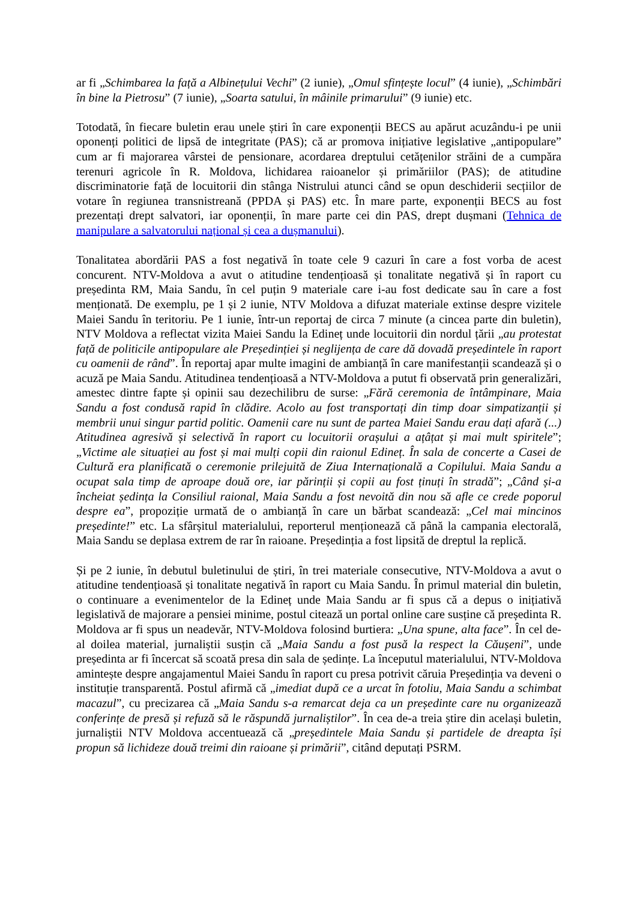ar fi „Schimbarea la față a Albinețului Vechi” (2 iunie), „Omul sfințește locul” (4 iunie), „Schimbări în bine la Pietrosu” (7 iunie), „Soarta satului, în mâinile primarului” (9 iunie) etc.
Totodată, în fiecare buletin erau unele știri în care exponenții BECS au apărut acuzându-i pe unii oponenți politici de lipsă de integritate (PAS); că ar promova inițiative legislative „antipopulare” cum ar fi majorarea vârstei de pensionare, acordarea dreptului cetățenilor străini de a cumpăra terenuri agricole în R. Moldova, lichidarea raioanelor și primăriilor (PAS); de atitudine discriminatorie față de locuitorii din stânga Nistrului atunci când se opun deschiderii secțiilor de votare în regiunea transnistreană (PPDA și PAS) etc. În mare parte, exponenții BECS au fost prezentați drept salvatori, iar oponenții, în mare parte cei din PAS, drept dușmani (Tehnica de manipulare a salvatorului național și cea a dușmanului).
Tonalitatea abordării PAS a fost negativă în toate cele 9 cazuri în care a fost vorba de acest concurent. NTV-Moldova a avut o atitudine tendențioasă și tonalitate negativă și în raport cu președinta RM, Maia Sandu, în cel puțin 9 materiale care i-au fost dedicate sau în care a fost menționată. De exemplu, pe 1 și 2 iunie, NTV Moldova a difuzat materiale extinse despre vizitele Maiei Sandu în teritoriu. Pe 1 iunie, într-un reportaj de circa 7 minute (a cincea parte din buletin), NTV Moldova a reflectat vizita Maiei Sandu la Edineț unde locuitorii din nordul țării „au protestat față de politicile antipopulare ale Președinției și neglijența de care dă dovadă președintele în raport cu oamenii de rând”. În reportaj apar multe imagini de ambianță în care manifestanții scandează și o acuză pe Maia Sandu. Atitudinea tendențioasă a NTV-Moldova a putut fi observată prin generalizări, amestec dintre fapte și opinii sau dezechilibru de surse: „Fără ceremonia de întâmpinare, Maia Sandu a fost condusă rapid în clădire. Acolo au fost transportați din timp doar simpatizanții și membrii unui singur partid politic. Oamenii care nu sunt de partea Maiei Sandu erau dați afară (...) Atitudinea agresivă și selectivă în raport cu locuitorii orașului a ațâțat și mai mult spiritele”; „Victime ale situației au fost și mai mulți copii din raionul Edineț. În sala de concerte a Casei de Cultură era planificată o ceremonie prilejuită de Ziua Internațională a Copilului. Maia Sandu a ocupat sala timp de aproape două ore, iar părinții și copii au fost ținuți în stradă”; „Când și-a încheiat ședința la Consiliul raional, Maia Sandu a fost nevoită din nou să afle ce crede poporul despre ea”, propoziție urmată de o ambianță în care un bărbat scandează: „Cel mai mincinos președinte!” etc. La sfârșitul materialului, reporterul menționează că până la campania electorală, Maia Sandu se deplasa extrem de rar în raioane. Președinția a fost lipsită de dreptul la replică.
Și pe 2 iunie, în debutul buletinului de știri, în trei materiale consecutive, NTV-Moldova a avut o atitudine tendențioasă și tonalitate negativă în raport cu Maia Sandu. În primul material din buletin, o continuare a evenimentelor de la Edineț unde Maia Sandu ar fi spus că a depus o inițiativă legislativă de majorare a pensiei minime, postul citează un portal online care susține că președinta R. Moldova ar fi spus un neadevăr, NTV-Moldova folosind burtiera: „Una spune, alta face”. În cel de-al doilea material, jurnaliștii susțin că „Maia Sandu a fost pusă la respect la Căușeni”, unde președinta ar fi încercat să scoată presa din sala de ședințe. La începutul materialului, NTV-Moldova amintește despre angajamentul Maiei Sandu în raport cu presa potrivit căruia Președinția va deveni o instituție transparentă. Postul afirmă că „imediat după ce a urcat în fotoliu, Maia Sandu a schimbat macazul”, cu precizarea că „Maia Sandu s-a remarcat deja ca un președinte care nu organizează conferințe de presă și refuză să le răspundă jurnaliștilor”. În cea de-a treia știre din același buletin, jurnaliștii NTV Moldova accentuează că „președintele Maia Sandu și partidele de dreapta își propun să lichideze două treimi din raioane și primării”, citând deputați PSRM.